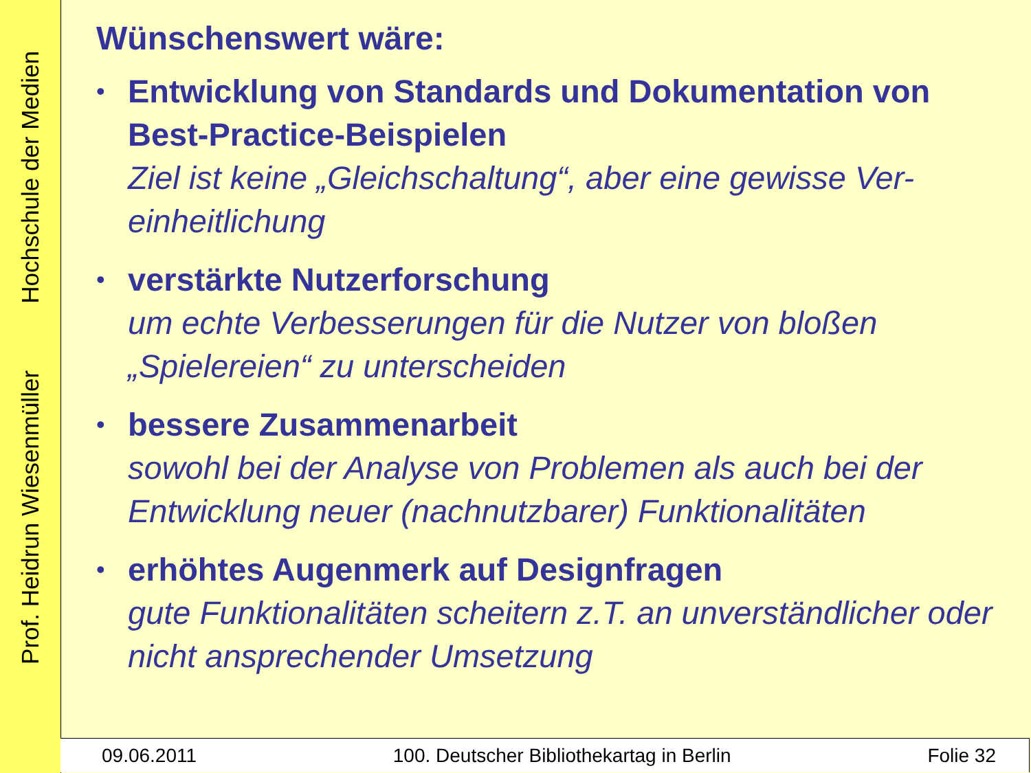Prof. Heidrun Wiesenmüller Hochschule der Medien
Wünschenswert wäre:
• Entwicklung von Standards und Dokumentation von Best-Practice-Beispielen
Ziel ist keine „Gleichschaltung“, aber eine gewisse Ver-einheitlichung
• verstärkte Nutzerforschung
um echte Verbesserungen für die Nutzer von bloßen „Spielereien“ zu unterscheiden
• bessere Zusammenarbeit
sowohl bei der Analyse von Problemen als auch bei der Entwicklung neuer (nachnutzbarer) Funktionalitäten
• erhöhtes Augenmerk auf Designfragen
gute Funktionalitäten scheitern z.T. an unverständlicher oder nicht ansprechender Umsetzung
09.06.2011 100. Deutscher Bibliothekartag in Berlin Folie 32